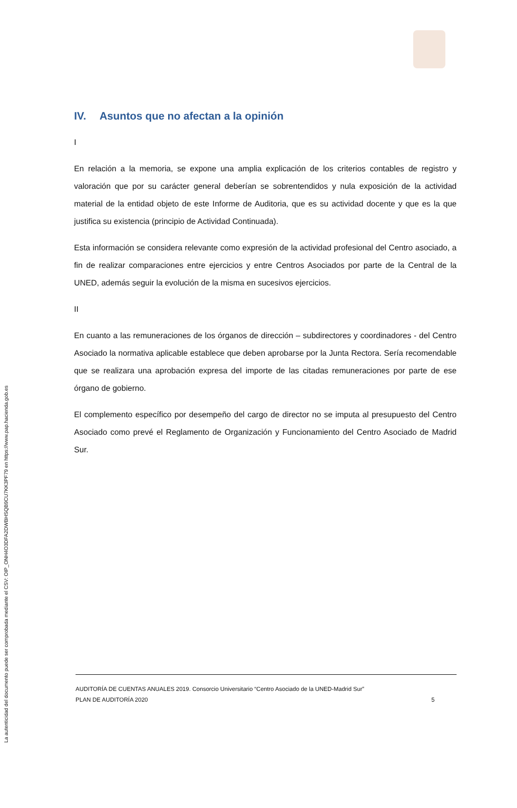La autenticidad del documento puede ser comprobada mediante el CSV: OIP_ONH4O3DFA2DWBHSQB9CU7KK3PF79 en https://www.pap.hacienda.gob.es
IV. Asuntos que no afectan a la opinión
I
En relación a la memoria, se expone una amplia explicación de los criterios contables de registro y valoración que por su carácter general deberían se sobrentendidos y nula exposición de la actividad material de la entidad objeto de este Informe de Auditoria, que es su actividad docente y que es la que justifica su existencia (principio de Actividad Continuada).
Esta información se considera relevante como expresión de la actividad profesional del Centro asociado, a fin de realizar comparaciones entre ejercicios y entre Centros Asociados por parte de la Central de la UNED, además seguir la evolución de la misma en sucesivos ejercicios.
II
En cuanto a las remuneraciones de los órganos de dirección – subdirectores y coordinadores - del Centro Asociado la normativa aplicable establece que deben aprobarse por la Junta Rectora. Sería recomendable que se realizara una aprobación expresa del importe de las citadas remuneraciones por parte de ese órgano de gobierno.
El complemento específico por desempeño del cargo de director no se imputa al presupuesto del Centro Asociado como prevé el Reglamento de Organización y Funcionamiento del Centro Asociado de Madrid Sur.
AUDITORÍA DE CUENTAS ANUALES 2019. Consorcio Universitario “Centro Asociado de la UNED-Madrid Sur”
PLAN DE AUDITORÍA 2020 5